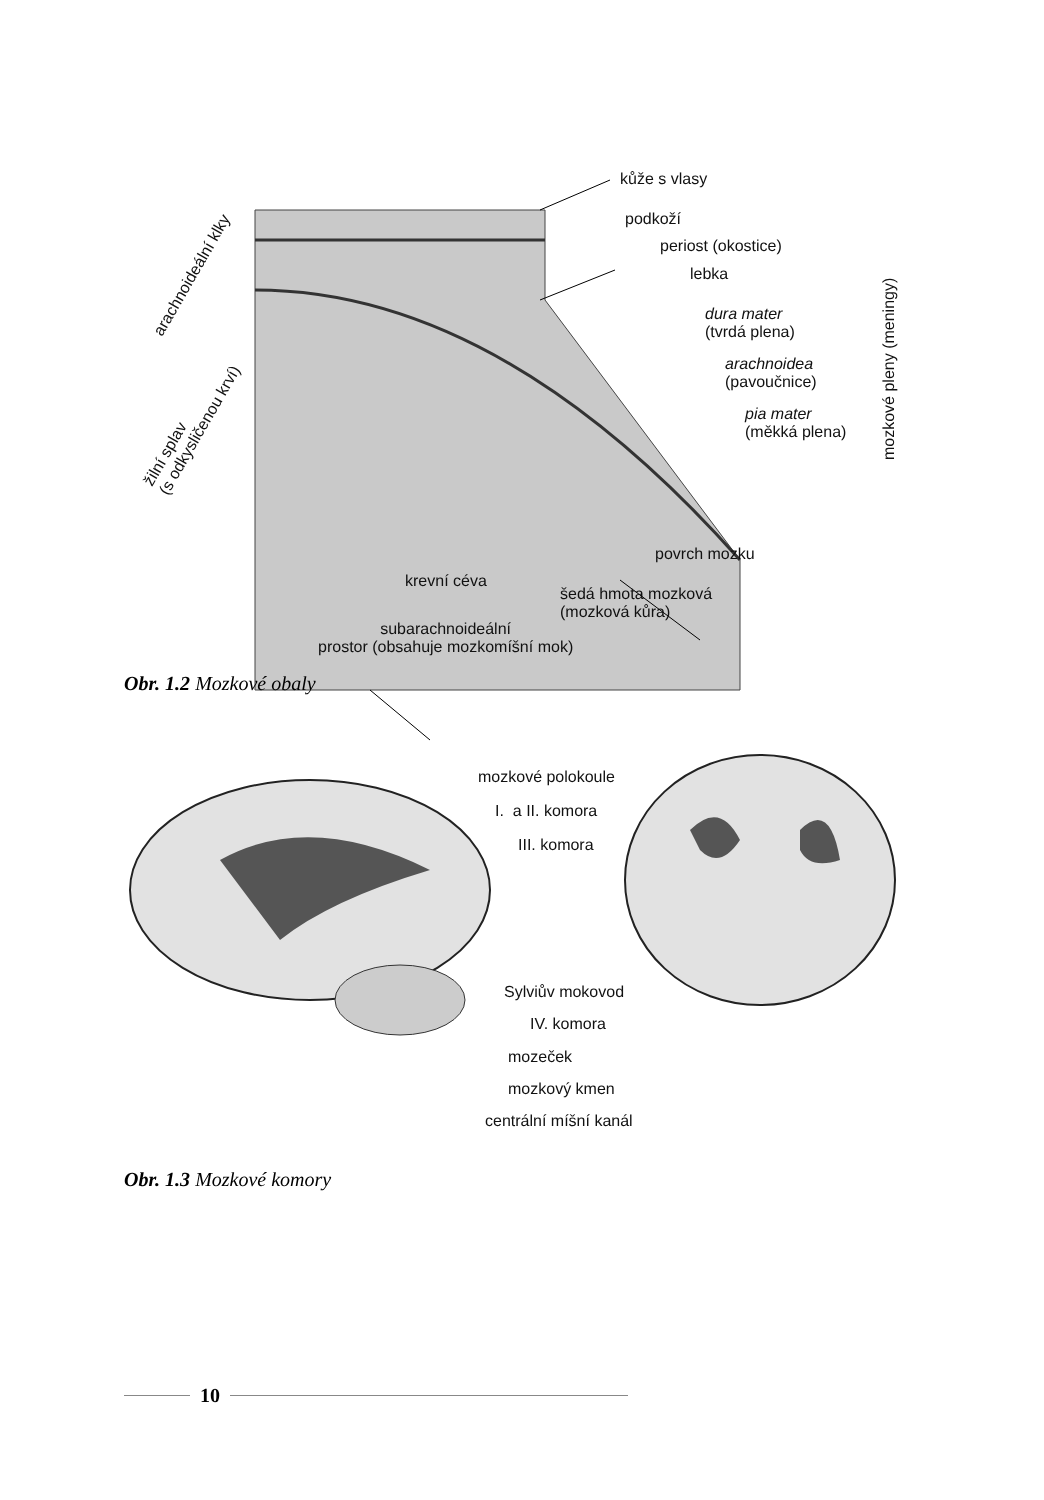kůže s vlasy
podkoží
periost (okostice)
lebka
dura mater
(tvrdá plena)
arachnoidea
(pavoučnice)
pia mater
(měkká plena)
mozkové pleny (meningy)
arachnoideální klky
žilní splav
(s odkysličenou krví)
povrch mozku
krevní céva
šedá hmota mozková
(mozková kůra)
subarachnoideální
prostor (obsahuje mozkomíšní mok)
Obr. 1.2 Mozkové obaly
mozkové polokoule
I. a II. komora
III. komora
Sylviův mokovod
IV. komora
mozeček
mozkový kmen
centrální míšní kanál
Obr. 1.3 Mozkové komory
10